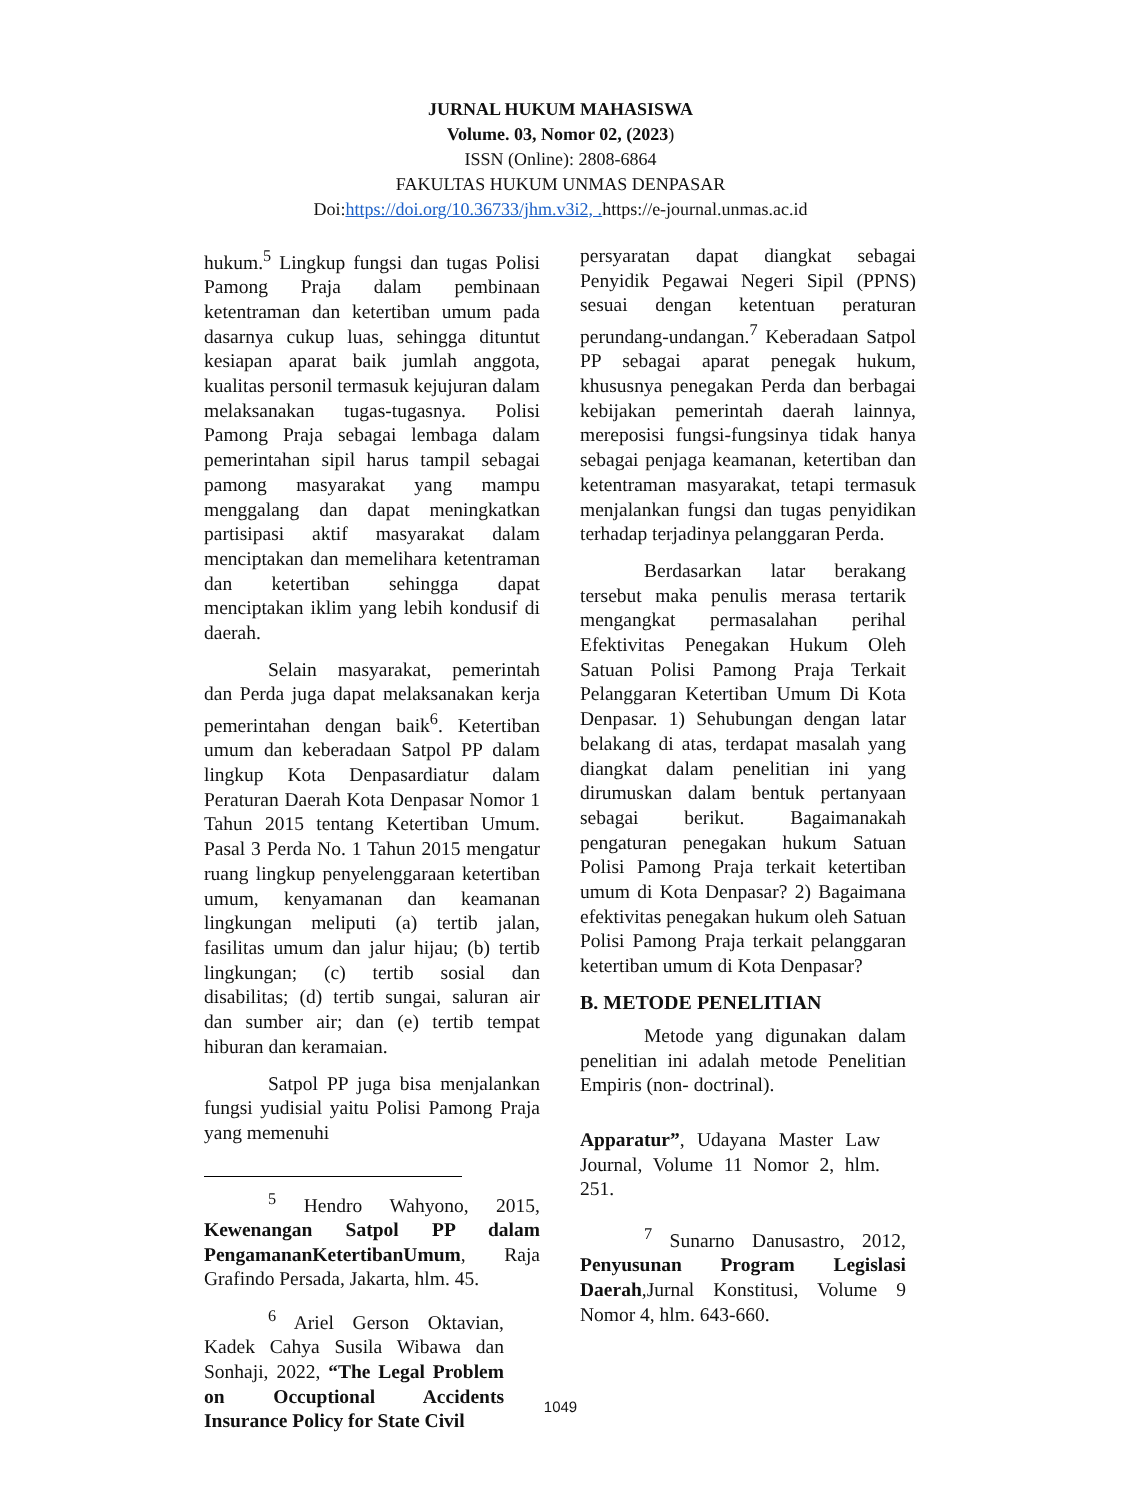JURNAL HUKUM MAHASISWA
Volume. 03, Nomor 02, (2023)
ISSN (Online): 2808-6864
FAKULTAS HUKUM UNMAS DENPASAR
Doi:https://doi.org/10.36733/jhm.v3i2, . https://e-journal.unmas.ac.id
hukum.<sup>5</sup> Lingkup fungsi dan tugas Polisi Pamong Praja dalam pembinaan ketentraman dan ketertiban umum pada dasarnya cukup luas, sehingga dituntut kesiapan aparat baik jumlah anggota, kualitas personil termasuk kejujuran dalam melaksanakan tugas-tugasnya. Polisi Pamong Praja sebagai lembaga dalam pemerintahan sipil harus tampil sebagai pamong masyarakat yang mampu menggalang dan dapat meningkatkan partisipasi aktif masyarakat dalam menciptakan dan memelihara ketentraman dan ketertiban sehingga dapat menciptakan iklim yang lebih kondusif di daerah.
Selain masyarakat, pemerintah dan Perda juga dapat melaksanakan kerja pemerintahan dengan baik<sup>6</sup>. Ketertiban umum dan keberadaan Satpol PP dalam lingkup Kota Denpasardiatur dalam Peraturan Daerah Kota Denpasar Nomor 1 Tahun 2015 tentang Ketertiban Umum. Pasal 3 Perda No. 1 Tahun 2015 mengatur ruang lingkup penyelenggaraan ketertiban umum, kenyamanan dan keamanan lingkungan meliputi (a) tertib jalan, fasilitas umum dan jalur hijau; (b) tertib lingkungan; (c) tertib sosial dan disabilitas; (d) tertib sungai, saluran air dan sumber air; dan (e) tertib tempat hiburan dan keramaian.
Satpol PP juga bisa menjalankan fungsi yudisial yaitu Polisi Pamong Praja yang memenuhi
<sup>5</sup> Hendro Wahyono, 2015, Kewenangan Satpol PP dalam PengamananKetertibanUmum, Raja Grafindo Persada, Jakarta, hlm. 45.
<sup>6</sup> Ariel Gerson Oktavian, Kadek Cahya Susila Wibawa dan Sonhaji, 2022, “The Legal Problem on Occuptional Accidents Insurance Policy for State Civil
persyaratan dapat diangkat sebagai Penyidik Pegawai Negeri Sipil (PPNS) sesuai dengan ketentuan peraturan perundang-undangan.<sup>7</sup> Keberadaan Satpol PP sebagai aparat penegak hukum, khususnya penegakan Perda dan berbagai kebijakan pemerintah daerah lainnya, mereposisi fungsi-fungsinya tidak hanya sebagai penjaga keamanan, ketertiban dan ketentraman masyarakat, tetapi termasuk menjalankan fungsi dan tugas penyidikan terhadap terjadinya pelanggaran Perda.
Berdasarkan latar berakang tersebut maka penulis merasa tertarik mengangkat permasalahan perihal Efektivitas Penegakan Hukum Oleh Satuan Polisi Pamong Praja Terkait Pelanggaran Ketertiban Umum Di Kota Denpasar. 1) Sehubungan dengan latar belakang di atas, terdapat masalah yang diangkat dalam penelitian ini yang dirumuskan dalam bentuk pertanyaan sebagai berikut. Bagaimanakah pengaturan penegakan hukum Satuan Polisi Pamong Praja terkait ketertiban umum di Kota Denpasar? 2) Bagaimana efektivitas penegakan hukum oleh Satuan Polisi Pamong Praja terkait pelanggaran ketertiban umum di Kota Denpasar?
B. METODE PENELITIAN
Metode yang digunakan dalam penelitian ini adalah metode Penelitian Empiris (non- doctrinal).
Apparatur”, Udayana Master Law Journal, Volume 11 Nomor 2, hlm. 251.
<sup>7</sup> Sunarno Danusastro, 2012, Penyusunan Program Legislasi Daerah,Jurnal Konstitusi, Volume 9 Nomor 4, hlm. 643-660.
1049